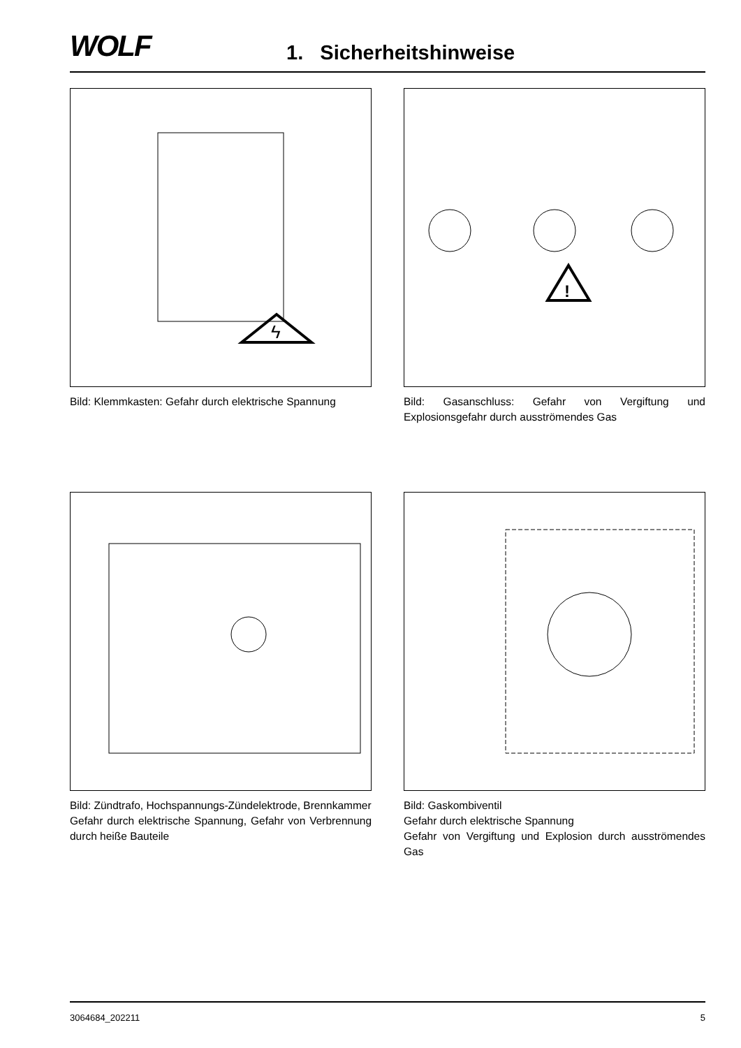WOLF
1. Sicherheitshinweise
ϟ
Bild: Klemmkasten: Gefahr durch elektrische Spannung
!
Bild: Gasanschluss: Gefahr von Vergiftung und Explosionsgefahr durch ausströmendes Gas
Bild: Zündtrafo, Hochspannungs-Zündelektrode, Brennkammer
Gefahr durch elektrische Spannung, Gefahr von Verbrennung durch heiße Bauteile
Bild: Gaskombiventil
Gefahr durch elektrische Spannung
Gefahr von Vergiftung und Explosion durch ausströmendes Gas
3064684_202211 5